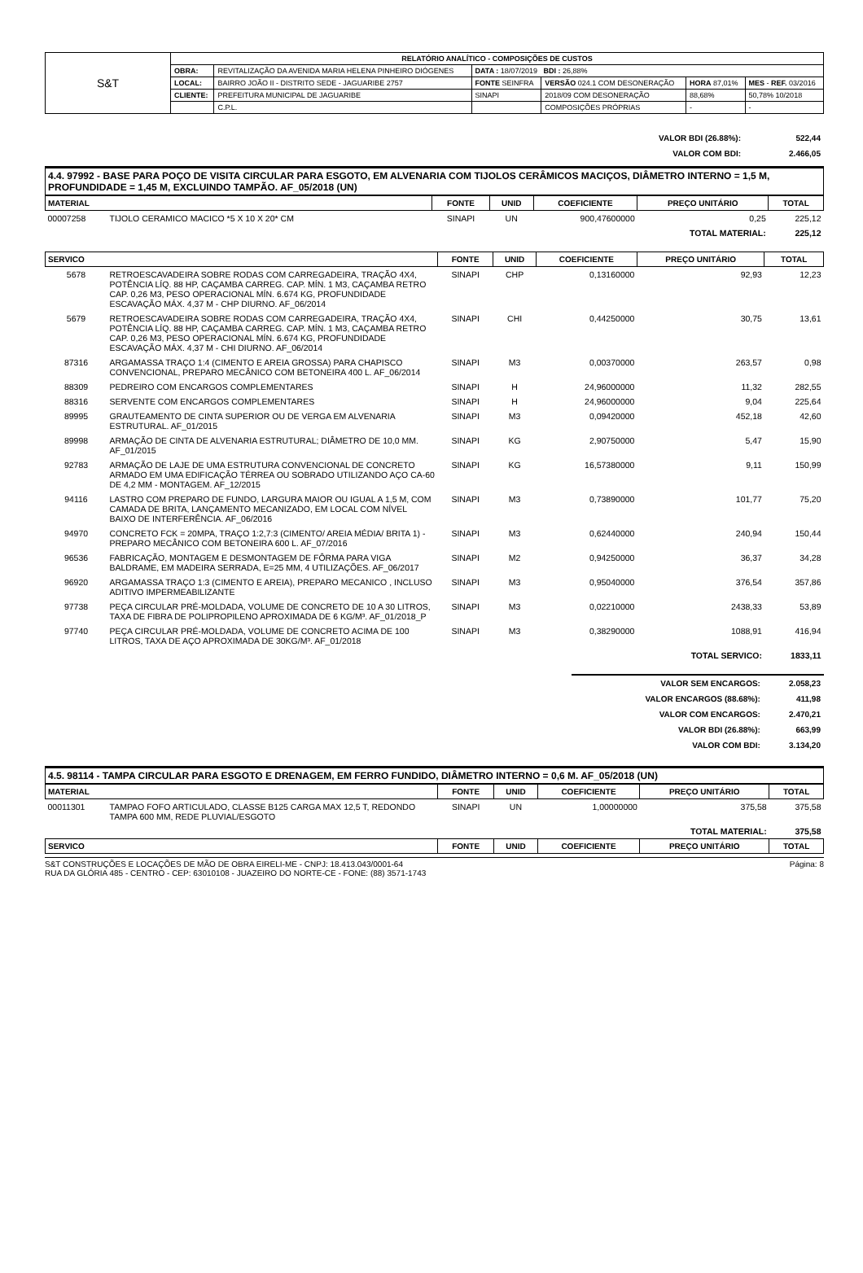| S&T | RELATÓRIO ANALÍTICO - COMPOSIÇÕES DE CUSTOS | | | | | |
| | OBRA: | REVITALIZAÇÃO DA AVENIDA MARIA HELENA PINHEIRO DIÓGENES | DATA : 18/07/2019 BDI : 26,88% | | | |
| | LOCAL: | BAIRRO JOÃO II - DISTRITO SEDE - JAGUARIBE 2757 | FONTE SEINFRA | VERSÃO 024.1 COM DESONERAÇÃO | HORA 87,01% | MES - REF. 03/2016 |
| | CLIENTE: | PREFEITURA MUNICIPAL DE JAGUARIBE | SINAPI | 2018/09 COM DESONERAÇÃO | 88,68% | 50,78% 10/2018 |
| | | C.P.L. | | COMPOSIÇÕES PRÓPRIAS | - | - |
| VALOR BDI (26.88%): | 522,44 |
| VALOR COM BDI: | 2.466,05 |
4.4. 97992 - BASE PARA POÇO DE VISITA CIRCULAR PARA ESGOTO, EM ALVENARIA COM TIJOLOS CERÂMICOS MACIÇOS, DIÂMETRO INTERNO = 1,5 M, PROFUNDIDADE = 1,45 M, EXCLUINDO TAMPÃO. AF_05/2018 (UN)
| MATERIAL | | FONTE | UNID | COEFICIENTE | PREÇO UNITÁRIO | TOTAL |
| --- | --- | --- | --- | --- | --- | --- |
| 00007258 | TIJOLO CERAMICO MACICO *5 X 10 X 20* CM | SINAPI | UN | 900,47600000 | 0,25 | 225,12 |
| TOTAL MATERIAL: | | | | | | 225,12 |
| SERVICO | | FONTE | UNID | COEFICIENTE | PREÇO UNITÁRIO | TOTAL |
| --- | --- | --- | --- | --- | --- | --- |
| 5678 | RETROESCAVADEIRA SOBRE RODAS COM CARREGADEIRA, TRAÇÃO 4X4, POTÊNCIA LÍQ. 88 HP, CAÇAMBA CARREG. CAP. MÍN. 1 M3, CAÇAMBA RETRO CAP. 0,26 M3, PESO OPERACIONAL MÍN. 6.674 KG, PROFUNDIDADE ESCAVAÇÃO MÁX. 4,37 M - CHP DIURNO. AF_06/2014 | SINAPI | CHP | 0,13160000 | 92,93 | 12,23 |
| 5679 | RETROESCAVADEIRA SOBRE RODAS COM CARREGADEIRA, TRAÇÃO 4X4, POTÊNCIA LÍQ. 88 HP, CAÇAMBA CARREG. CAP. MÍN. 1 M3, CAÇAMBA RETRO CAP. 0,26 M3, PESO OPERACIONAL MÍN. 6.674 KG, PROFUNDIDADE ESCAVAÇÃO MÁX. 4,37 M - CHI DIURNO. AF_06/2014 | SINAPI | CHI | 0,44250000 | 30,75 | 13,61 |
| 87316 | ARGAMASSA TRAÇO 1:4 (CIMENTO E AREIA GROSSA) PARA CHAPISCO CONVENCIONAL, PREPARO MECÂNICO COM BETONEIRA 400 L. AF_06/2014 | SINAPI | M3 | 0,00370000 | 263,57 | 0,98 |
| 88309 | PEDREIRO COM ENCARGOS COMPLEMENTARES | SINAPI | H | 24,96000000 | 11,32 | 282,55 |
| 88316 | SERVENTE COM ENCARGOS COMPLEMENTARES | SINAPI | H | 24,96000000 | 9,04 | 225,64 |
| 89995 | GRAUTEAMENTO DE CINTA SUPERIOR OU DE VERGA EM ALVENARIA ESTRUTURAL. AF_01/2015 | SINAPI | M3 | 0,09420000 | 452,18 | 42,60 |
| 89998 | ARMAÇÃO DE CINTA DE ALVENARIA ESTRUTURAL; DIÂMETRO DE 10,0 MM. AF_01/2015 | SINAPI | KG | 2,90750000 | 5,47 | 15,90 |
| 92783 | ARMAÇÃO DE LAJE DE UMA ESTRUTURA CONVENCIONAL DE CONCRETO ARMADO EM UMA EDIFICAÇÃO TÉRREA OU SOBRADO UTILIZANDO AÇO CA-60 DE 4,2 MM - MONTAGEM. AF_12/2015 | SINAPI | KG | 16,57380000 | 9,11 | 150,99 |
| 94116 | LASTRO COM PREPARO DE FUNDO, LARGURA MAIOR OU IGUAL A 1,5 M, COM CAMADA DE BRITA, LANÇAMENTO MECANIZADO, EM LOCAL COM NÍVEL BAIXO DE INTERFERÊNCIA. AF_06/2016 | SINAPI | M3 | 0,73890000 | 101,77 | 75,20 |
| 94970 | CONCRETO FCK = 20MPA, TRAÇO 1:2,7:3 (CIMENTO/ AREIA MÉDIA/ BRITA 1) - PREPARO MECÂNICO COM BETONEIRA 600 L. AF_07/2016 | SINAPI | M3 | 0,62440000 | 240,94 | 150,44 |
| 96536 | FABRICAÇÃO, MONTAGEM E DESMONTAGEM DE FÔRMA PARA VIGA BALDRAME, EM MADEIRA SERRADA, E=25 MM, 4 UTILIZAÇÕES. AF_06/2017 | SINAPI | M2 | 0,94250000 | 36,37 | 34,28 |
| 96920 | ARGAMASSA TRAÇO 1:3 (CIMENTO E AREIA), PREPARO MECANICO , INCLUSO ADITIVO IMPERMEABILIZANTE | SINAPI | M3 | 0,95040000 | 376,54 | 357,86 |
| 97738 | PEÇA CIRCULAR PRÉ-MOLDADA, VOLUME DE CONCRETO DE 10 A 30 LITROS, TAXA DE FIBRA DE POLIPROPILENO APROXIMADA DE 6 KG/M³. AF_01/2018_P | SINAPI | M3 | 0,02210000 | 2438,33 | 53,89 |
| 97740 | PEÇA CIRCULAR PRÉ-MOLDADA, VOLUME DE CONCRETO ACIMA DE 100 LITROS, TAXA DE AÇO APROXIMADA DE 30KG/M³. AF_01/2018 | SINAPI | M3 | 0,38290000 | 1088,91 | 416,94 |
| TOTAL SERVICO: | | | | | | 1833,11 |
| VALOR SEM ENCARGOS: | 2.058,23 |
| VALOR ENCARGOS (88.68%): | 411,98 |
| VALOR COM ENCARGOS: | 2.470,21 |
| VALOR BDI (26.88%): | 663,99 |
| VALOR COM BDI: | 3.134,20 |
4.5. 98114 - TAMPA CIRCULAR PARA ESGOTO E DRENAGEM, EM FERRO FUNDIDO, DIÂMETRO INTERNO = 0,6 M. AF_05/2018 (UN)
| MATERIAL | | FONTE | UNID | COEFICIENTE | PREÇO UNITÁRIO | TOTAL |
| --- | --- | --- | --- | --- | --- | --- |
| 00011301 | TAMPAO FOFO ARTICULADO, CLASSE B125 CARGA MAX 12,5 T, REDONDO TAMPA 600 MM, REDE PLUVIAL/ESGOTO | SINAPI | UN | 1,00000000 | 375,58 | 375,58 |
| TOTAL MATERIAL: | | | | | | 375,58 |
| SERVICO | | FONTE | UNID | COEFICIENTE | PREÇO UNITÁRIO | TOTAL |
Página: 8 S&T CONSTRUÇÕES E LOCAÇÕES DE MÃO DE OBRA EIRELI-ME - CNPJ: 18.413.043/0001-64
RUA DA GLÓRIA 485 - CENTRO - CEP: 63010108 - JUAZEIRO DO NORTE-CE - FONE: (88) 3571-1743